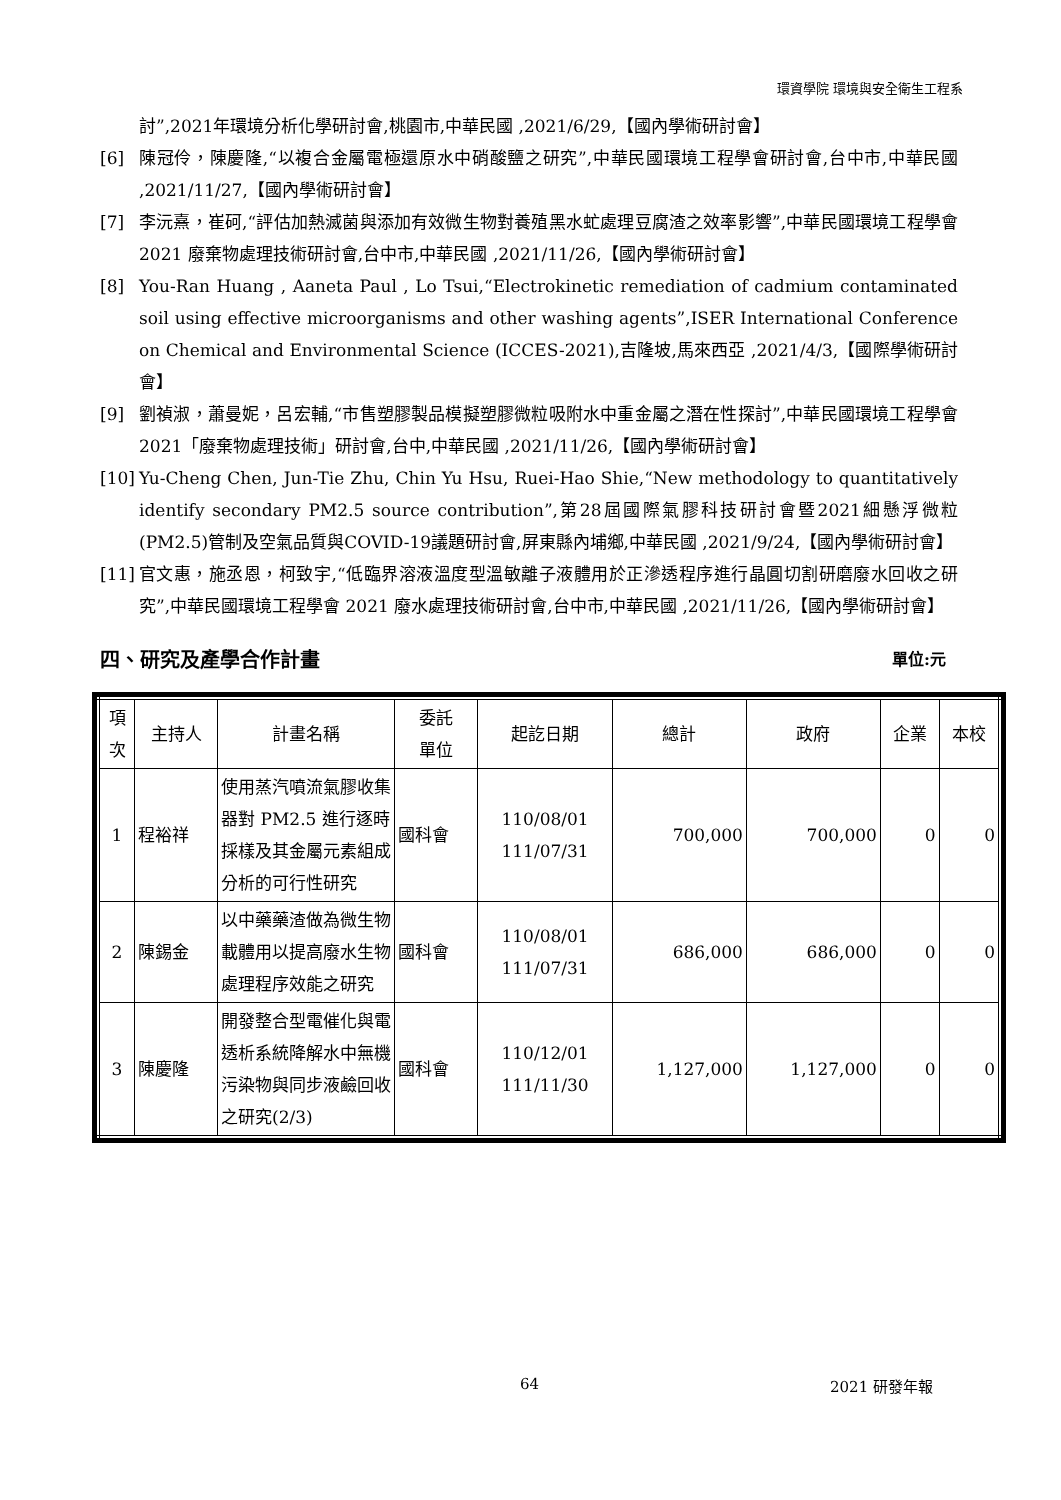環資學院 環境與安全衛生工程系
討”,2021年環境分析化學研討會,桃園市,中華民國 ,2021/6/29,【國內學術研討會】
[6] 陳冠伶，陳慶隆,“以複合金屬電極還原水中硝酸鹽之研究”,中華民國環境工程學會研討會,台中市,中華民國 ,2021/11/27,【國內學術研討會】
[7] 李沅熹，崔砢,“評估加熱滅菌與添加有效微生物對養殖黑水虻處理豆腐渣之效率影響”,中華民國環境工程學會 2021 廢棄物處理技術研討會,台中市,中華民國 ,2021/11/26,【國內學術研討會】
[8] You-Ran Huang , Aaneta Paul , Lo Tsui,“Electrokinetic remediation of cadmium contaminated soil using effective microorganisms and other washing agents”,ISER International Conference on Chemical and Environmental Science (ICCES-2021),吉隆坡,馬來西亞 ,2021/4/3,【國際學術研討會】
[9] 劉禎淑，蕭曼妮，呂宏輔,“市售塑膠製品模擬塑膠微粒吸附水中重金屬之潛在性探討”,中華民國環境工程學會2021「廢棄物處理技術」研討會,台中,中華民國 ,2021/11/26,【國內學術研討會】
[10] Yu-Cheng Chen, Jun-Tie Zhu, Chin Yu Hsu, Ruei-Hao Shie,“New methodology to quantitatively identify secondary PM2.5 source contribution”,第28屆國際氣膠科技研討會暨2021細懸浮微粒(PM2.5)管制及空氣品質與COVID-19議題研討會,屏東縣內埔鄉,中華民國 ,2021/9/24,【國內學術研討會】
[11] 官文惠，施丞恩，柯致宇,“低臨界溶液溫度型溫敏離子液體用於正滲透程序進行晶圓切割研磨廢水回收之研究”,中華民國環境工程學會 2021 廢水處理技術研討會,台中市,中華民國 ,2021/11/26,【國內學術研討會】
四、研究及產學合作計畫 單位:元
| 項 次 | 主持人 | 計畫名稱 | 委託 單位 | 起訖日期 | 總計 | 政府 | 企業 | 本校 |
| --- | --- | --- | --- | --- | --- | --- | --- | --- |
| 1 | 程裕祥 | 使用蒸汽噴流氣膠收集器對 PM2.5 進行逐時採樣及其金屬元素組成分析的可行性研究 | 國科會 | 110/08/01 111/07/31 | 700,000 | 700,000 | 0 | 0 |
| 2 | 陳錫金 | 以中藥藥渣做為微生物載體用以提高廢水生物處理程序效能之研究 | 國科會 | 110/08/01 111/07/31 | 686,000 | 686,000 | 0 | 0 |
| 3 | 陳慶隆 | 開發整合型電催化與電透析系統降解水中無機污染物與同步液鹼回收之研究(2/3) | 國科會 | 110/12/01 111/11/30 | 1,127,000 | 1,127,000 | 0 | 0 |
64 2021 研發年報